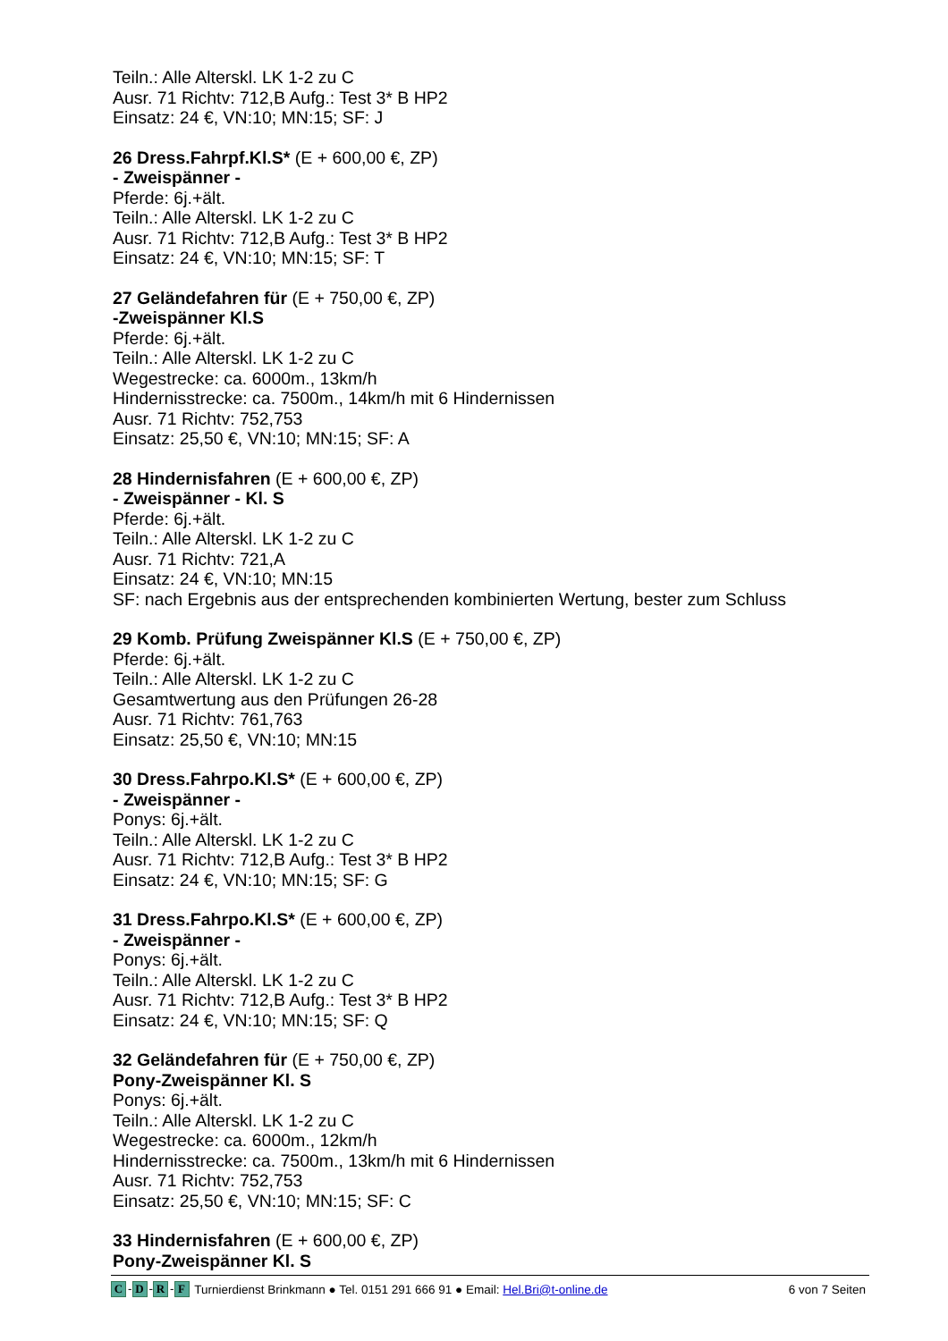Teiln.: Alle Alterskl. LK 1-2 zu C
Ausr. 71 Richtv: 712,B Aufg.: Test 3* B HP2
Einsatz: 24 €, VN:10; MN:15; SF: J
26 Dress.Fahrpf.Kl.S* (E + 600,00 €, ZP)
- Zweispänner -
Pferde: 6j.+ält.
Teiln.: Alle Alterskl. LK 1-2 zu C
Ausr. 71 Richtv: 712,B Aufg.: Test 3* B HP2
Einsatz: 24 €, VN:10; MN:15; SF: T
27 Geländefahren für (E + 750,00 €, ZP)
-Zweispänner Kl.S
Pferde: 6j.+ält.
Teiln.: Alle Alterskl. LK 1-2 zu C
Wegestrecke: ca. 6000m., 13km/h
Hindernisstrecke: ca. 7500m., 14km/h mit 6 Hindernissen
Ausr. 71 Richtv: 752,753
Einsatz: 25,50 €, VN:10; MN:15; SF: A
28 Hindernisfahren (E + 600,00 €, ZP)
- Zweispänner - Kl. S
Pferde: 6j.+ält.
Teiln.: Alle Alterskl. LK 1-2 zu C
Ausr. 71 Richtv: 721,A
Einsatz: 24 €, VN:10; MN:15
SF: nach Ergebnis aus der entsprechenden kombinierten Wertung, bester zum Schluss
29 Komb. Prüfung Zweispänner Kl.S (E + 750,00 €, ZP)
Pferde: 6j.+ält.
Teiln.: Alle Alterskl. LK 1-2 zu C
Gesamtwertung aus den Prüfungen 26-28
Ausr. 71 Richtv: 761,763
Einsatz: 25,50 €, VN:10; MN:15
30 Dress.Fahrpo.Kl.S* (E + 600,00 €, ZP)
- Zweispänner -
Ponys: 6j.+ält.
Teiln.: Alle Alterskl. LK 1-2 zu C
Ausr. 71 Richtv: 712,B Aufg.: Test 3* B HP2
Einsatz: 24 €, VN:10; MN:15; SF: G
31 Dress.Fahrpo.Kl.S* (E + 600,00 €, ZP)
- Zweispänner -
Ponys: 6j.+ält.
Teiln.: Alle Alterskl. LK 1-2 zu C
Ausr. 71 Richtv: 712,B Aufg.: Test 3* B HP2
Einsatz: 24 €, VN:10; MN:15; SF: Q
32 Geländefahren für (E + 750,00 €, ZP)
Pony-Zweispänner Kl. S
Ponys: 6j.+ält.
Teiln.: Alle Alterskl. LK 1-2 zu C
Wegestrecke: ca. 6000m., 12km/h
Hindernisstrecke: ca. 7500m., 13km/h mit 6 Hindernissen
Ausr. 71 Richtv: 752,753
Einsatz: 25,50 €, VN:10; MN:15; SF: C
33 Hindernisfahren (E + 600,00 €, ZP)
Pony-Zweispänner Kl. S
C - D - R - F Turnierdienst Brinkmann ● Tel. 0151 291 666 91 ● Email: Hel.Bri@t-online.de 6 von 7 Seiten